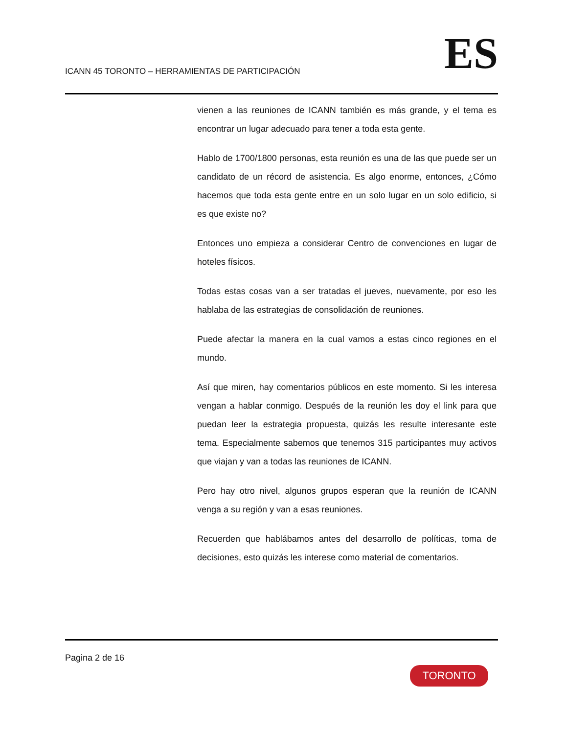ICANN 45 TORONTO – HERRAMIENTAS DE PARTICIPACIÓN
ES
vienen a las reuniones de ICANN también es más grande, y el tema es encontrar un lugar adecuado para tener a toda esta gente.
Hablo de 1700/1800 personas, esta reunión es una de las que puede ser un candidato de un récord de asistencia. Es algo enorme, entonces, ¿Cómo hacemos que toda esta gente entre en un solo lugar en un solo edificio, si es que existe no?
Entonces uno empieza a considerar Centro de convenciones en lugar de hoteles físicos.
Todas estas cosas van a ser tratadas el jueves, nuevamente, por eso les hablaba de las estrategias de consolidación de reuniones.
Puede afectar la manera en la cual vamos a estas cinco regiones en el mundo.
Así que miren, hay comentarios públicos en este momento. Si les interesa vengan a hablar conmigo. Después de la reunión les doy el link para que puedan leer la estrategia propuesta, quizás les resulte interesante este tema. Especialmente sabemos que tenemos 315 participantes muy activos que viajan y van a todas las reuniones de ICANN.
Pero hay otro nivel, algunos grupos esperan que la reunión de ICANN venga a su región y van a esas reuniones.
Recuerden que hablábamos antes del desarrollo de políticas, toma de decisiones, esto quizás les interese como material de comentarios.
Pagina 2 de 16
TORONTO